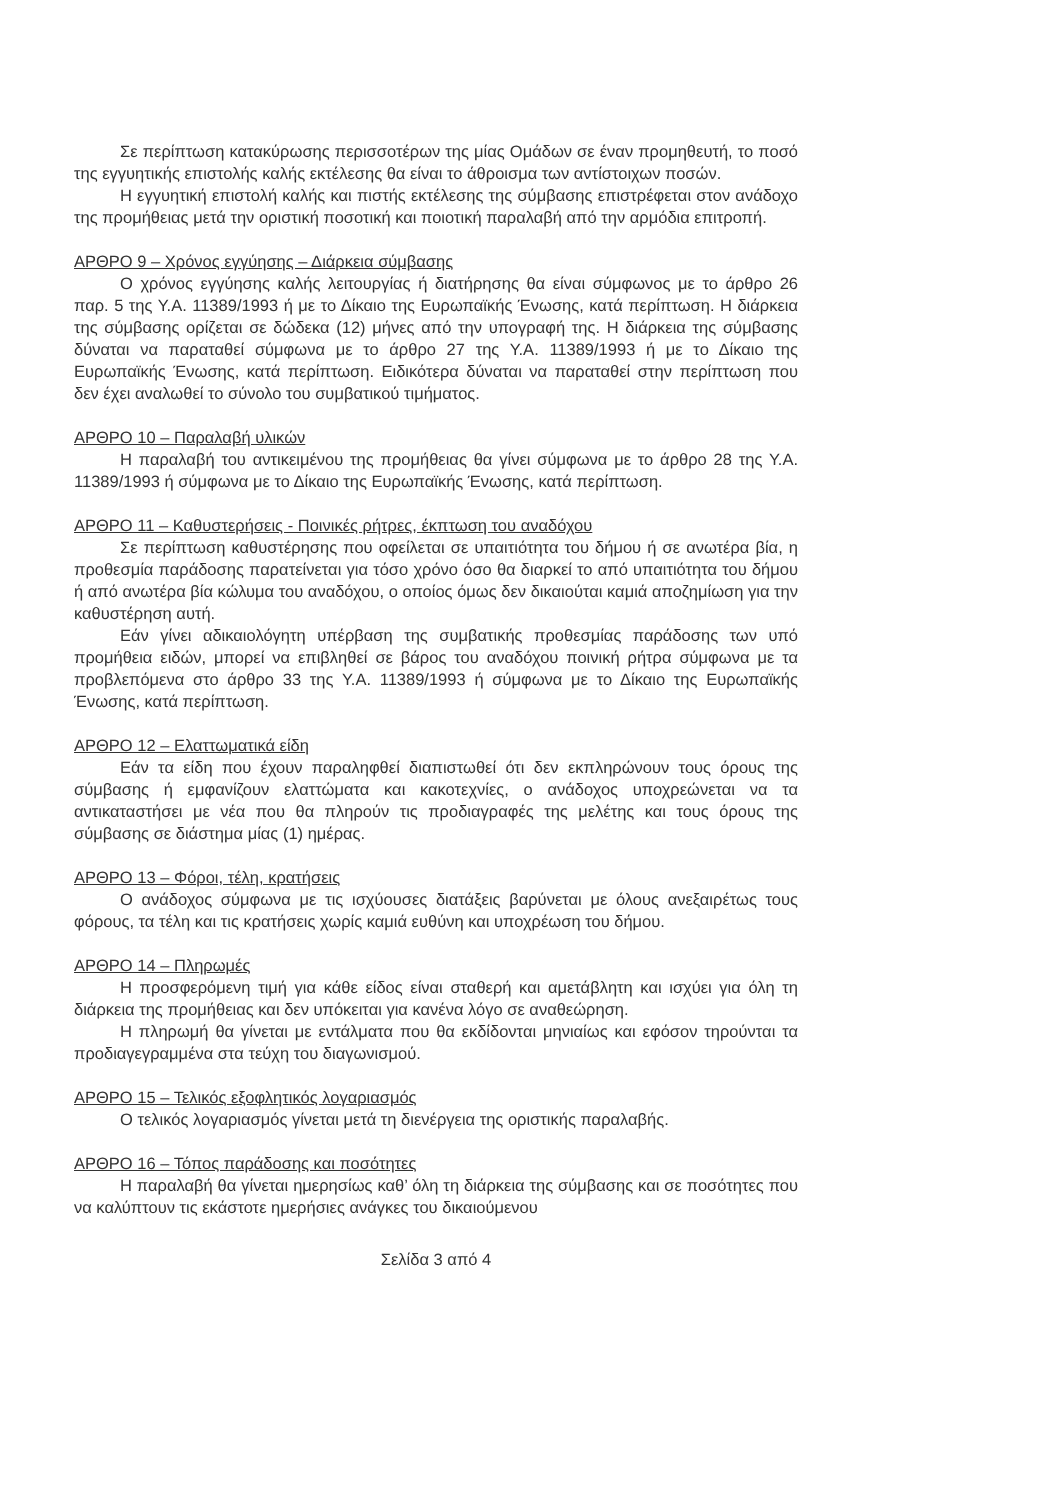Σε περίπτωση κατακύρωσης περισσοτέρων της μίας Ομάδων σε έναν προμηθευτή, το ποσό της εγγυητικής επιστολής καλής εκτέλεσης θα είναι το άθροισμα των αντίστοιχων ποσών.
Η εγγυητική επιστολή καλής και πιστής εκτέλεσης της σύμβασης επιστρέφεται στον ανάδοχο της προμήθειας μετά την οριστική ποσοτική και ποιοτική παραλαβή από την αρμόδια επιτροπή.
ΑΡΘΡΟ 9 – Χρόνος εγγύησης – Διάρκεια σύμβασης
Ο χρόνος εγγύησης καλής λειτουργίας ή διατήρησης θα είναι σύμφωνος με το άρθρο 26 παρ. 5 της Υ.Α. 11389/1993 ή με το Δίκαιο της Ευρωπαϊκής Ένωσης, κατά περίπτωση. Η διάρκεια της σύμβασης ορίζεται σε δώδεκα (12) μήνες από την υπογραφή της. Η διάρκεια της σύμβασης δύναται να παραταθεί σύμφωνα με το άρθρο 27 της Υ.Α. 11389/1993 ή με το Δίκαιο της Ευρωπαϊκής Ένωσης, κατά περίπτωση. Ειδικότερα δύναται να παραταθεί στην περίπτωση που δεν έχει αναλωθεί το σύνολο του συμβατικού τιμήματος.
ΑΡΘΡΟ 10 – Παραλαβή υλικών
Η παραλαβή του αντικειμένου της προμήθειας θα γίνει σύμφωνα με το άρθρο 28 της Υ.Α. 11389/1993 ή σύμφωνα με το Δίκαιο της Ευρωπαϊκής Ένωσης, κατά περίπτωση.
ΑΡΘΡΟ 11 – Καθυστερήσεις - Ποινικές ρήτρες, έκπτωση του αναδόχου
Σε περίπτωση καθυστέρησης που οφείλεται σε υπαιτιότητα του δήμου ή σε ανωτέρα βία, η προθεσμία παράδοσης παρατείνεται για τόσο χρόνο όσο θα διαρκεί το από υπαιτιότητα του δήμου ή από ανωτέρα βία κώλυμα του αναδόχου, ο οποίος όμως δεν δικαιούται καμιά αποζημίωση για την καθυστέρηση αυτή.
Εάν γίνει αδικαιολόγητη υπέρβαση της συμβατικής προθεσμίας παράδοσης των υπό προμήθεια ειδών, μπορεί να επιβληθεί σε βάρος του αναδόχου ποινική ρήτρα σύμφωνα με τα προβλεπόμενα στο άρθρο 33 της Υ.Α. 11389/1993 ή σύμφωνα με το Δίκαιο της Ευρωπαϊκής Ένωσης, κατά περίπτωση.
ΑΡΘΡΟ 12 – Ελαττωματικά είδη
Εάν τα είδη που έχουν παραληφθεί διαπιστωθεί ότι δεν εκπληρώνουν τους όρους της σύμβασης ή εμφανίζουν ελαττώματα και κακοτεχνίες, ο ανάδοχος υποχρεώνεται να τα αντικαταστήσει με νέα που θα πληρούν τις προδιαγραφές της μελέτης και τους όρους της σύμβασης σε διάστημα μίας (1) ημέρας.
ΑΡΘΡΟ 13 – Φόροι, τέλη, κρατήσεις
Ο ανάδοχος σύμφωνα με τις ισχύουσες διατάξεις βαρύνεται με όλους ανεξαιρέτως τους φόρους, τα τέλη και τις κρατήσεις χωρίς καμιά ευθύνη και υποχρέωση του δήμου.
ΑΡΘΡΟ 14 – Πληρωμές
Η προσφερόμενη τιμή για κάθε είδος είναι σταθερή και αμετάβλητη και ισχύει για όλη τη διάρκεια της προμήθειας και δεν υπόκειται για κανένα λόγο σε αναθεώρηση.
Η πληρωμή θα γίνεται με εντάλματα που θα εκδίδονται μηνιαίως και εφόσον τηρούνται τα προδιαγεγραμμένα στα τεύχη του διαγωνισμού.
ΑΡΘΡΟ 15 – Τελικός εξοφλητικός λογαριασμός
Ο τελικός λογαριασμός γίνεται μετά τη διενέργεια της οριστικής παραλαβής.
ΑΡΘΡΟ 16 – Τόπος παράδοσης και ποσότητες
Η παραλαβή θα γίνεται ημερησίως καθ’ όλη τη διάρκεια της σύμβασης και σε ποσότητες που να καλύπτουν τις εκάστοτε ημερήσιες ανάγκες του δικαιούμενου
Σελίδα 3 από 4